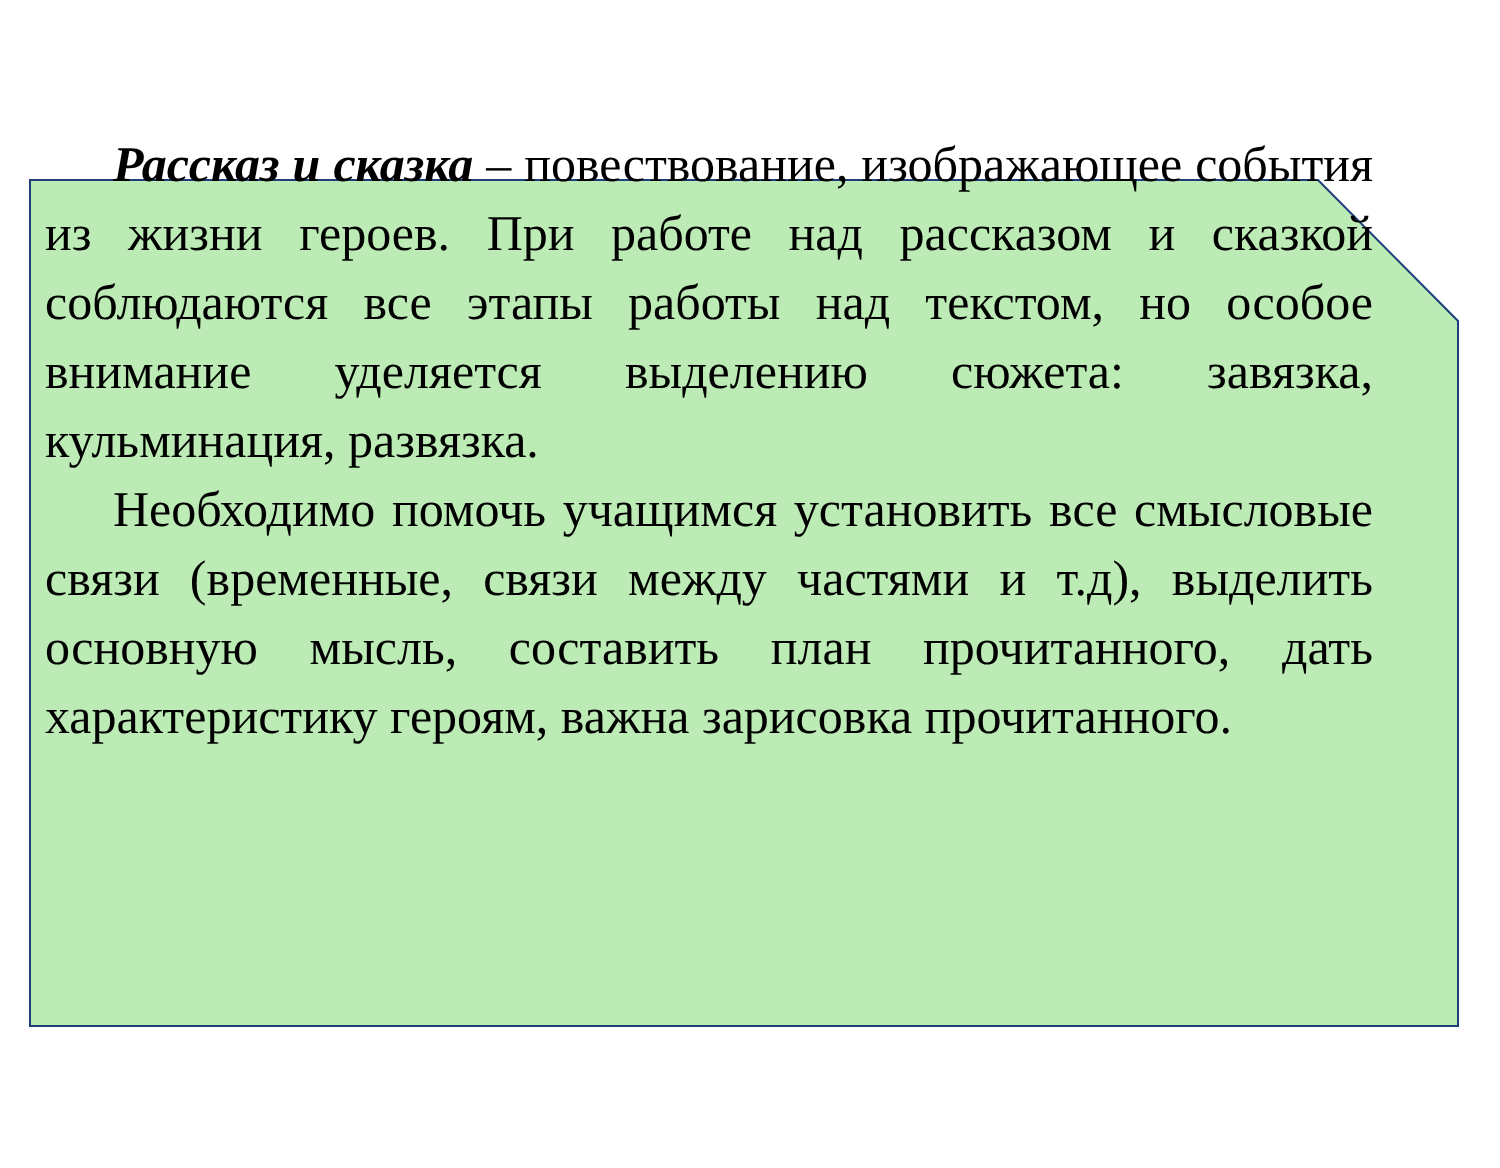Рассказ и сказка – повествование, изображающее события из жизни героев. При работе над рассказом и сказкой соблюдаются все этапы работы над текстом, но особое внимание уделяется выделению сюжета: завязка, кульминация, развязка.
Необходимо помочь учащимся установить все смысловые связи (временные, связи между частями и т.д), выделить основную мысль, составить план прочитанного, дать характеристику героям, важна зарисовка прочитанного.